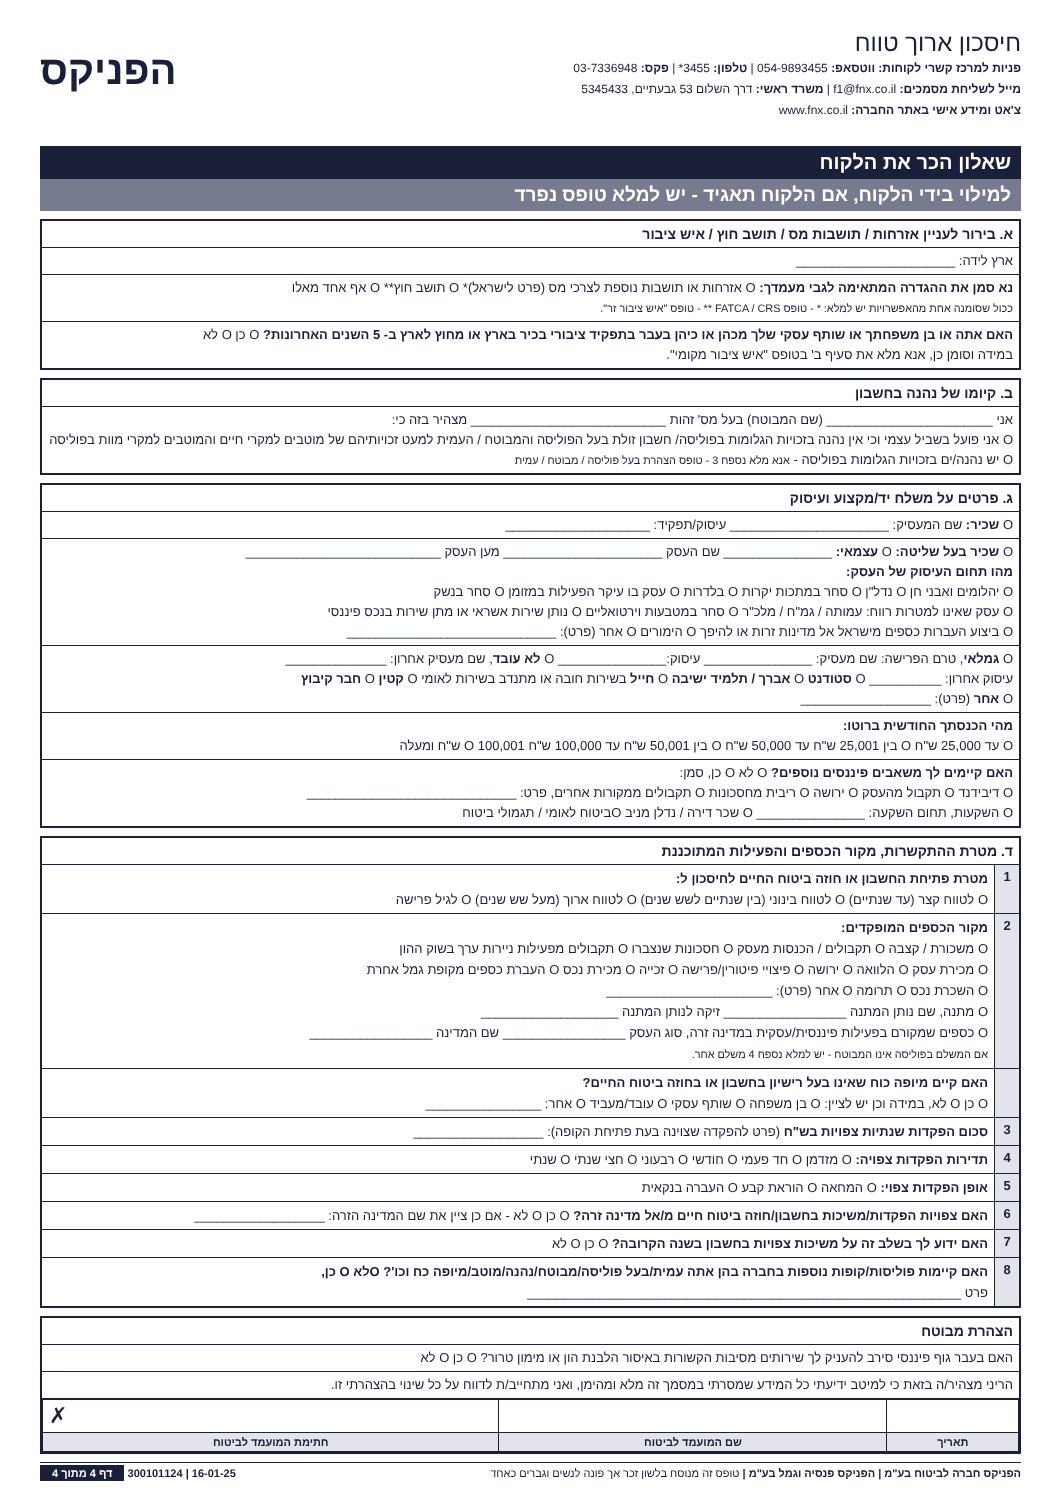חיסכון ארוך טווח
פניות למרכז קשרי לקוחות: ווטסאפ: 054-9893455 | טלפון: 3455* | פקס: 03-7336948
מייל לשליחת מסמכים: f1@fnx.co.il | משרד ראשי: דרך השלום 53 גבעתיים, 5345433
צ'אט ומידע אישי באתר החברה: www.fnx.co.il
הפניקס
שאלון הכר את הלקוח
למילוי בידי הלקוח, אם הלקוח תאגיד - יש למלא טופס נפרד
א. בירור לעניין אזרחות / תושבות מס / תושב חוץ / איש ציבור
ארץ לידה: ______________________
נא סמן את ההגדרה המתאימה לגבי מעמדך: O אזרחות או תושבות נוספת לצרכי מס (פרט לישראל)* O תושב חוץ** O אף אחד מאלו
ככול שסומנה אחת מהאפשרויות יש למלא: * - טופס FATCA / CRS ** - טופס "איש ציבור זר".
האם אתה או בן משפחתך או שותף עסקי שלך מכהן או כיהן בעבר בתפקיד ציבורי בכיר בארץ או מחוץ לארץ ב- 5 השנים האחרונות? O כן O לא
במידה וסומן כן, אנא מלא את סעיף ב' בטופס "איש ציבור מקומי".
ב. קיומו של נהנה בחשבון
אני _______________________ (שם המבוטח) בעל מס' זהות ___________________________ מצהיר בזה כי:
O אני פועל בשביל עצמי וכי אין נהנה בזכויות הגלומות בפוליסה/ חשבון זולת בעל הפוליסה והמבוטח / העמית למעט זכויותיהם של מוטבים למקרי חיים והמוטבים למקרי מוות בפוליסה
O יש נהנה/ים בזכויות הגלומות בפוליסה - אנא מלא נספח 3 - טופס הצהרת בעל פוליסה / מבוטח / עמית
ג. פרטים על משלח יד/מקצוע ועיסוק
O שכיר: שם המעסיק: ______________________ עיסוק/תפקיד: ____________________
O שכיר בעל שליטה: O עצמאי: _______________ שם העסק ______________________ מען העסק ___________________________
מהו תחום העיסוק של העסק:
O יהלומים ואבני חן O נדל"ן O סחר במתכות יקרות O בלדרות O עסק בו עיקר הפעילות במזומן O סחר בנשק
O עסק שאינו למטרות רווח: עמותה / גמ"ח / מלכ"ר O סחר במטבעות וירטואליים O נותן שירות אשראי או מתן שירות בנכס פיננסי
O ביצוע העברות כספים מישראל אל מדינות זרות או להיפך O הימורים O אחר (פרט): _____________________________
O גמלאי, טרם הפרישה: שם מעסיק: _______________ עיסוק:_______________ O לא עובד, שם מעסיק אחרון: ______________
עיסוק אחרון: __________ O סטודנט O אברך / תלמיד ישיבה O חייל בשירות חובה או מתנדב בשירות לאומי O קטין O חבר קיבוץ
O אחר (פרט): __________________
מהי הכנסתך החודשית ברוטו:
O עד 25,000 ש"ח O בין 25,001 ש"ח עד 50,000 ש"ח O בין 50,001 ש"ח עד 100,000 ש"ח O 100,001 ש"ח ומעלה
האם קיימים לך משאבים פיננסים נוספים? O לא O כן, סמן:
O דיבידנד O תקבול מהעסק O ירושה O ריבית מחסכונות O תקבולים ממקורות אחרים, פרט: _____________________________
O השקעות, תחום השקעה: _______________ O שכר דירה / נדלן מניב Oביטוח לאומי / תגמולי ביטוח
ד. מטרת ההתקשרות, מקור הכספים והפעילות המתוכננת
1
מטרת פתיחת החשבון או חוזה ביטוח החיים לחיסכון ל:
O לטווח קצר (עד שנתיים) O לטווח בינוני (בין שנתיים לשש שנים) O לטווח ארוך (מעל שש שנים) O לגיל פרישה
2
מקור הכספים המופקדים:
O משכורת / קצבה O תקבולים / הכנסות מעסק O חסכונות שנצברו O תקבולים מפעילות ניירות ערך בשוק ההון
O מכירת עסק O הלוואה O ירושה O פיצויי פיטורין/פרישה O זכייה O מכירת נכס O העברת כספים מקופת גמל אחרת
O השכרת נכס O תרומה O אחר (פרט): _______________________
O מתנה, שם נותן המתנה _________________ זיקה לנותן המתנה ___________________
O כספים שמקורם בפעילות פיננסית/עסקית במדינה זרה, סוג העסק _________________ שם המדינה _________________
אם המשלם בפוליסה אינו המבוטח - יש למלא נספח 4 משלם אחר.
האם קיים מיופה כוח שאינו בעל רישיון בחשבון או בחוזה ביטוח החיים?
O כן O לא, במידה וכן יש לציין: O בן משפחה O שותף עסקי O עובד/מעביד O אחר: ________________
3
סכום הפקדות שנתיות צפויות בש"ח (פרט להפקדה שצוינה בעת פתיחת הקופה): __________________
4
תדירות הפקדות צפויה: O מזדמן O חד פעמי O חודשי O רבעוני O חצי שנתי O שנתי
5
אופן הפקדות צפוי: O המחאה O הוראת קבע O העברה בנקאית
6
האם צפויות הפקדות/משיכות בחשבון/חוזה ביטוח חיים מ/אל מדינה זרה? O כן O לא - אם כן ציין את שם המדינה הזרה: __________________
7
האם ידוע לך בשלב זה על משיכות צפויות בחשבון בשנה הקרובה? O כן O לא
8
האם קיימות פוליסות/קופות נוספות בחברה בהן אתה עמית/בעל פוליסה/מבוטח/נהנה/מוטב/מיופה כח וכו'? Oלא O כן,
פרט ____________________________________________________________
הצהרת מבוטח
האם בעבר גוף פיננסי סירב להעניק לך שירותים מסיבות הקשורות באיסור הלבנת הון או מימון טרור? O כן O לא
הריני מצהיר/ה בזאת כי למיטב ידיעתי כל המידע שמסרתי במסמך זה מלא ומהימן, ואני מתחייב/ת לדווח על כל שינוי בהצהרתי זו.
| | | ✗ |
| תאריך | שם המועמד לביטוח | חתימת המועמד לביטוח |
הפניקס חברה לביטוח בע"מ | הפניקס פנסיה וגמל בע"מ | טופס זה מנוסח בלשון זכר אך פונה לנשים וגברים כאחד
16-01-25 | 300101124 דף 4 מתוך 4